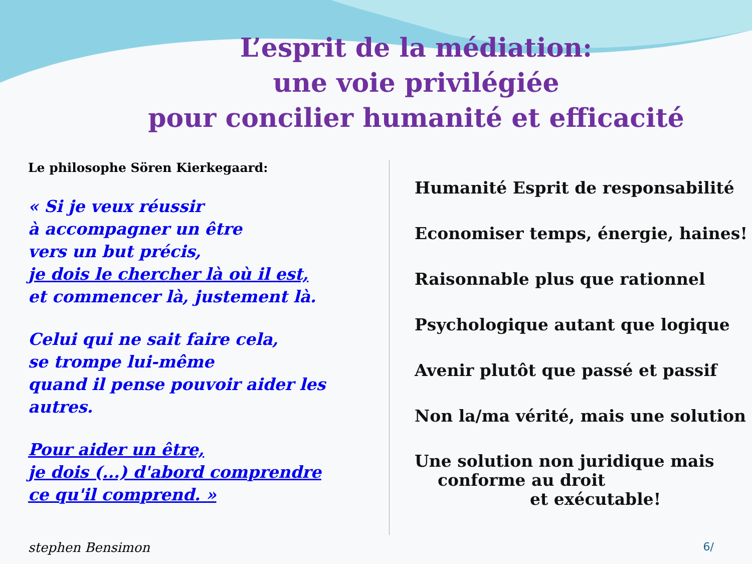L’esprit de la médiation:
une voie privilégiée
pour concilier humanité et efficacité
Le philosophe Sören Kierkegaard:
« Si je veux réussir
à accompagner un être
vers un but précis,
je dois le chercher là où il est,
et commencer là, justement là.
Celui qui ne sait faire cela,
se trompe lui-même
quand il pense pouvoir aider les autres.
Pour aider un être,
je dois (...) d'abord comprendre
ce qu'il comprend. »
Humanité Esprit de responsabilité
Economiser temps, énergie, haines!
Raisonnable plus que rationnel
Psychologique autant que logique
Avenir plutôt que passé et passif
Non la/ma vérité, mais une solution
Une solution non juridique mais
conforme au droit
et exécutable!
stephen Bensimon 6/